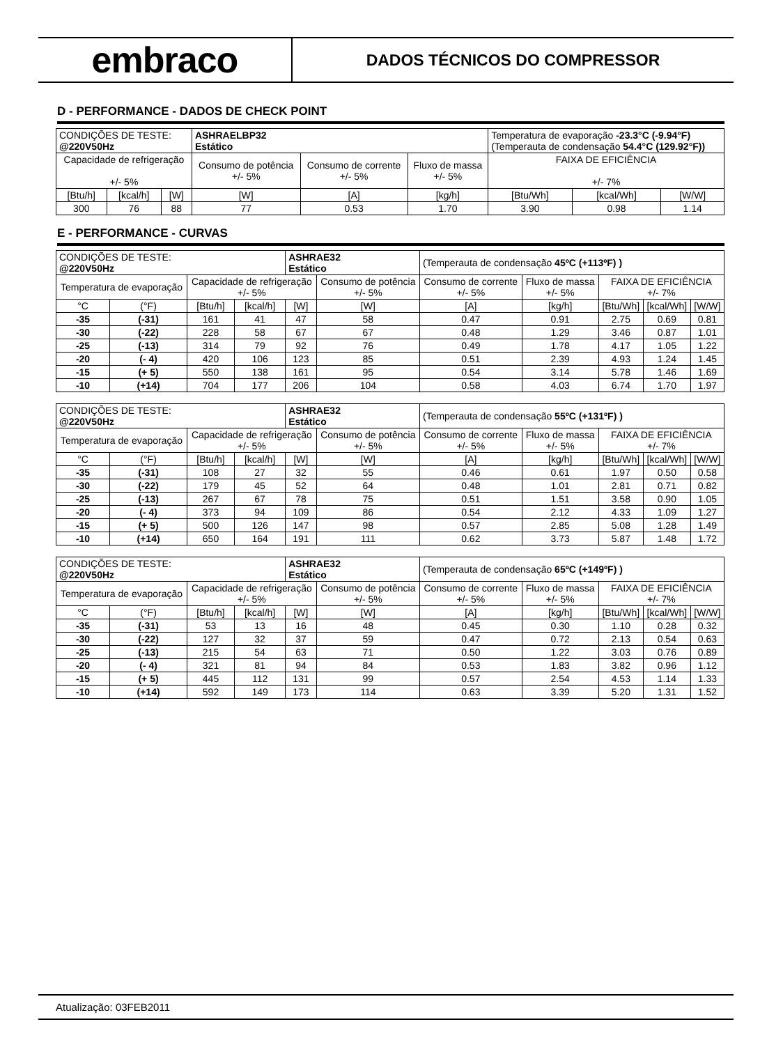embraco
DADOS TÉCNICOS DO COMPRESSOR
D - PERFORMANCE - DADOS DE CHECK POINT
| CONDIÇÕES DE TESTE: @220V50Hz | | | ASHRAELBP32 Estático | | | Temperatura de evaporação -23.3°C (-9.94°F) (Temperauta de condensação 54.4°C (129.92°F)) | | |
| Capacidade de refrigeração +/- 5% | | | Consumo de potência +/- 5% | Consumo de corrente +/- 5% | Fluxo de massa +/- 5% | FAIXA DE EFICIÊNCIA +/- 7% | | |
| [Btu/h] | [kcal/h] | [W] | [W] | [A] | [kg/h] | [Btu/Wh] | [kcal/Wh] | [W/W] |
| 300 | 76 | 88 | 77 | 0.53 | 1.70 | 3.90 | 0.98 | 1.14 |
E - PERFORMANCE - CURVAS
| CONDIÇÕES DE TESTE: @220V50Hz | | | | ASHRAE32 Estático | | (Temperauta de condensação 45ºC (+113ºF) ) | | | | |
| Temperatura de evaporação | | Capacidade de refrigeração +/- 5% | | | Consumo de potência +/- 5% | Consumo de corrente +/- 5% | Fluxo de massa +/- 5% | FAIXA DE EFICIÊNCIA +/- 7% | | |
| °C | (°F) | [Btu/h] | [kcal/h] | [W] | [W] | [A] | [kg/h] | [Btu/Wh] | [kcal/Wh] | [W/W] |
| -35 | (-31) | 161 | 41 | 47 | 58 | 0.47 | 0.91 | 2.75 | 0.69 | 0.81 |
| -30 | (-22) | 228 | 58 | 67 | 67 | 0.48 | 1.29 | 3.46 | 0.87 | 1.01 |
| -25 | (-13) | 314 | 79 | 92 | 76 | 0.49 | 1.78 | 4.17 | 1.05 | 1.22 |
| -20 | (- 4) | 420 | 106 | 123 | 85 | 0.51 | 2.39 | 4.93 | 1.24 | 1.45 |
| -15 | (+ 5) | 550 | 138 | 161 | 95 | 0.54 | 3.14 | 5.78 | 1.46 | 1.69 |
| -10 | (+14) | 704 | 177 | 206 | 104 | 0.58 | 4.03 | 6.74 | 1.70 | 1.97 |
| CONDIÇÕES DE TESTE: @220V50Hz | | | | ASHRAE32 Estático | | (Temperauta de condensação 55ºC (+131ºF) ) | | | | |
| Temperatura de evaporação | | Capacidade de refrigeração +/- 5% | | | Consumo de potência +/- 5% | Consumo de corrente +/- 5% | Fluxo de massa +/- 5% | FAIXA DE EFICIÊNCIA +/- 7% | | |
| °C | (°F) | [Btu/h] | [kcal/h] | [W] | [W] | [A] | [kg/h] | [Btu/Wh] | [kcal/Wh] | [W/W] |
| -35 | (-31) | 108 | 27 | 32 | 55 | 0.46 | 0.61 | 1.97 | 0.50 | 0.58 |
| -30 | (-22) | 179 | 45 | 52 | 64 | 0.48 | 1.01 | 2.81 | 0.71 | 0.82 |
| -25 | (-13) | 267 | 67 | 78 | 75 | 0.51 | 1.51 | 3.58 | 0.90 | 1.05 |
| -20 | (- 4) | 373 | 94 | 109 | 86 | 0.54 | 2.12 | 4.33 | 1.09 | 1.27 |
| -15 | (+ 5) | 500 | 126 | 147 | 98 | 0.57 | 2.85 | 5.08 | 1.28 | 1.49 |
| -10 | (+14) | 650 | 164 | 191 | 111 | 0.62 | 3.73 | 5.87 | 1.48 | 1.72 |
| CONDIÇÕES DE TESTE: @220V50Hz | | | | ASHRAE32 Estático | | (Temperauta de condensação 65ºC (+149ºF) ) | | | | |
| Temperatura de evaporação | | Capacidade de refrigeração +/- 5% | | | Consumo de potência +/- 5% | Consumo de corrente +/- 5% | Fluxo de massa +/- 5% | FAIXA DE EFICIÊNCIA +/- 7% | | |
| °C | (°F) | [Btu/h] | [kcal/h] | [W] | [W] | [A] | [kg/h] | [Btu/Wh] | [kcal/Wh] | [W/W] |
| -35 | (-31) | 53 | 13 | 16 | 48 | 0.45 | 0.30 | 1.10 | 0.28 | 0.32 |
| -30 | (-22) | 127 | 32 | 37 | 59 | 0.47 | 0.72 | 2.13 | 0.54 | 0.63 |
| -25 | (-13) | 215 | 54 | 63 | 71 | 0.50 | 1.22 | 3.03 | 0.76 | 0.89 |
| -20 | (- 4) | 321 | 81 | 94 | 84 | 0.53 | 1.83 | 3.82 | 0.96 | 1.12 |
| -15 | (+ 5) | 445 | 112 | 131 | 99 | 0.57 | 2.54 | 4.53 | 1.14 | 1.33 |
| -10 | (+14) | 592 | 149 | 173 | 114 | 0.63 | 3.39 | 5.20 | 1.31 | 1.52 |
Atualização: 03FEB2011